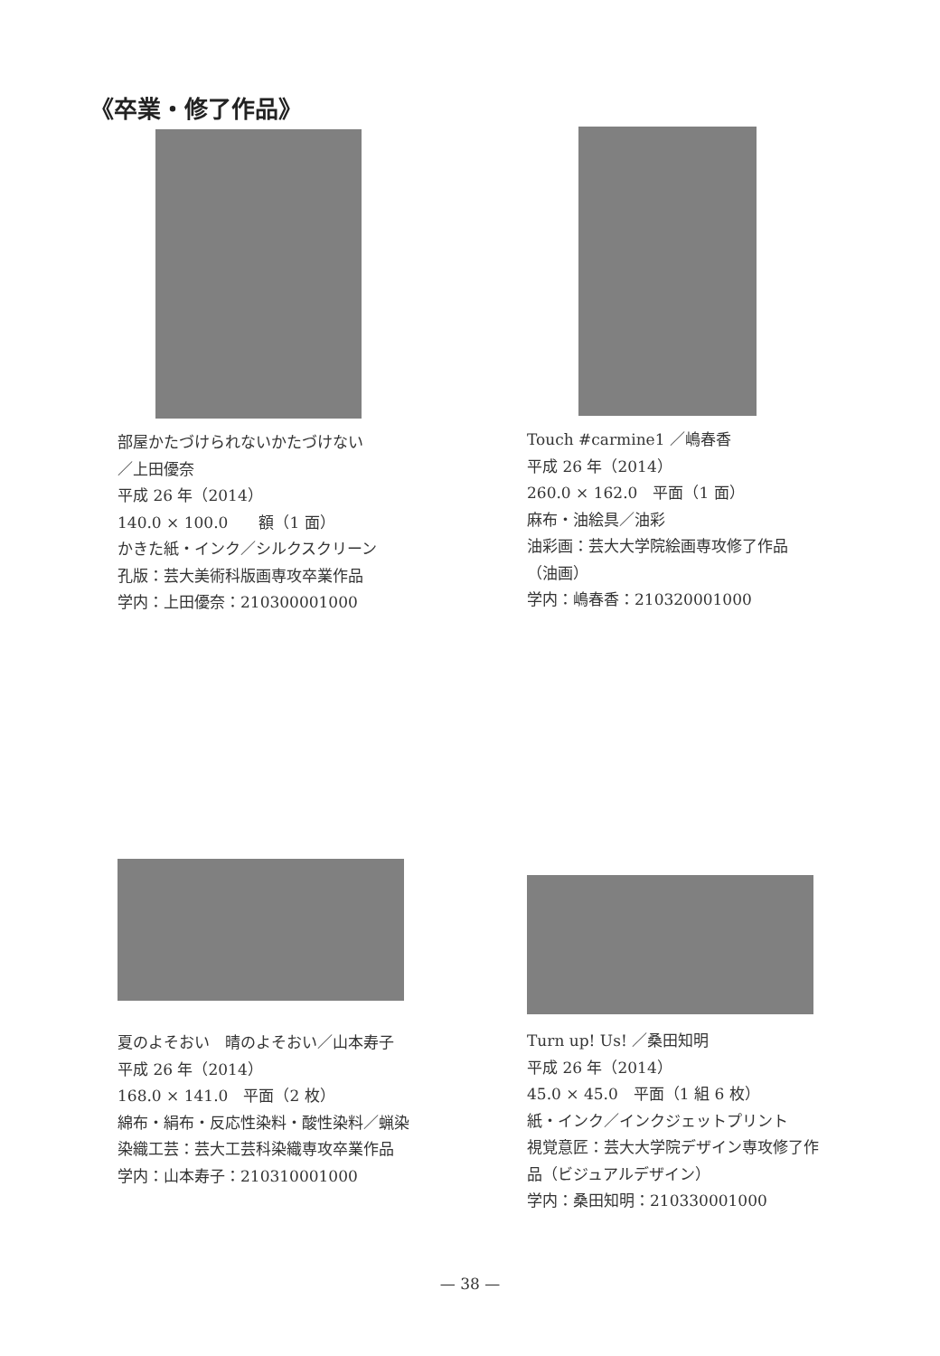《卒業・修了作品》
部屋かたづけられないかたづけない
／上田優奈
平成 26 年（2014）
140.0 × 100.0　　額（1 面）
かきた紙・インク／シルクスクリーン
孔版：芸大美術科版画専攻卒業作品
学内：上田優奈：210300001000
Touch #carmine1 ／嶋春香
平成 26 年（2014）
260.0 × 162.0　平面（1 面）
麻布・油絵具／油彩
油彩画：芸大大学院絵画専攻修了作品
（油画）
学内：嶋春香：210320001000
夏のよそおい　晴のよそおい／山本寿子
平成 26 年（2014）
168.0 × 141.0　平面（2 枚）
綿布・絹布・反応性染料・酸性染料／蝋染
染織工芸：芸大工芸科染織専攻卒業作品
学内：山本寿子：210310001000
Turn up! Us! ／桑田知明
平成 26 年（2014）
45.0 × 45.0　平面（1 組 6 枚）
紙・インク／インクジェットプリント
視覚意匠：芸大大学院デザイン専攻修了作品（ビジュアルデザイン）
学内：桑田知明：210330001000
— 38 —